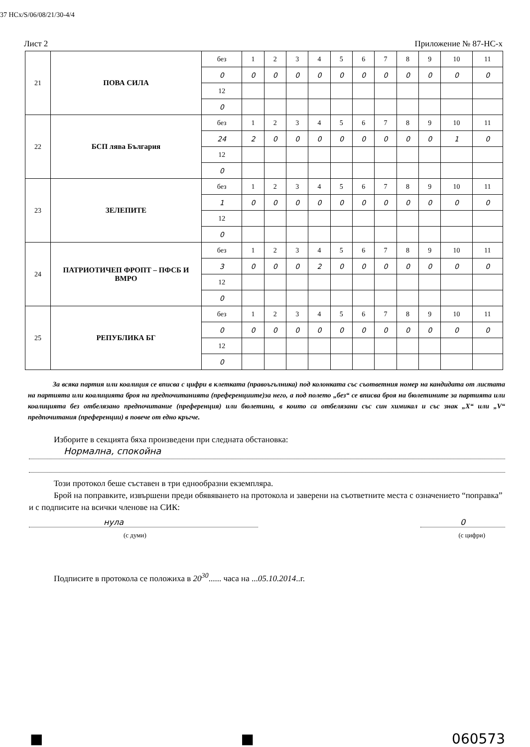37 НСх/S/06/08/21/30-4/4
Лист 2 Приложение № 87-НС-х
| 21 | ПОВА СИЛА | без | 1 | 2 | 3 | 4 | 5 | 6 | 7 | 8 | 9 | 10 | 11 |
| | | 0 | 0 | 0 | 0 | 0 | 0 | 0 | 0 | 0 | 0 | 0 | 0 |
| | | 12 | | | | | | | | | | | |
| | | 0 | | | | | | | | | | | |
| 22 | БСП лява България | без | 1 | 2 | 3 | 4 | 5 | 6 | 7 | 8 | 9 | 10 | 11 |
| | | 24 | 2 | 0 | 0 | 0 | 0 | 0 | 0 | 0 | 0 | 1 | 0 |
| | | 12 | | | | | | | | | | | |
| | | 0 | | | | | | | | | | | |
| 23 | ЗЕЛЕПИТЕ | без | 1 | 2 | 3 | 4 | 5 | 6 | 7 | 8 | 9 | 10 | 11 |
| | | 1 | 0 | 0 | 0 | 0 | 0 | 0 | 0 | 0 | 0 | 0 | 0 |
| | | 12 | | | | | | | | | | | |
| | | 0 | | | | | | | | | | | |
| 24 | ПАТРИОТИЧЕП ФРОПТ – ПФСБ И ВМРО | без | 1 | 2 | 3 | 4 | 5 | 6 | 7 | 8 | 9 | 10 | 11 |
| | | 3 | 0 | 0 | 0 | 2 | 0 | 0 | 0 | 0 | 0 | 0 | 0 |
| | | 12 | | | | | | | | | | | |
| | | 0 | | | | | | | | | | | |
| 25 | РЕПУБЛИКА БГ | без | 1 | 2 | 3 | 4 | 5 | 6 | 7 | 8 | 9 | 10 | 11 |
| | | 0 | 0 | 0 | 0 | 0 | 0 | 0 | 0 | 0 | 0 | 0 | 0 |
| | | 12 | | | | | | | | | | | |
| | | 0 | | | | | | | | | | | |
За всяка партия или коалиция се вписва с цифри в клетката (правоъгълника) под колонката със съответния номер на кандидата от листата на партията или коалицията броя на предпочитанията (преференциите)за него, а под полето „без“ се вписва броя на бюлетините за партията или коалицията без отбелязано предпочитание (преференция) или бюлетини, в които са отбелязани със син химикал и със знак „X“ или „V“ предпочитания (преференции) в повече от едно кръгче.
Изборите в секцията бяха произведени при следната обстановка:
Нормална, спокойна
Този протокол беше съставен в три еднообразни екземпляра.
Брой на поправките, извършени преди обявяването на протокола и заверени на съответните места с означението “поправка” и с подписите на всички членове на СИК:
нула 0
(с думи) (с цифри)
Подписите в протокола се положиха в 20<sup>30</sup>...... часа на ...05.10.2014..г.
■ ■ 060573